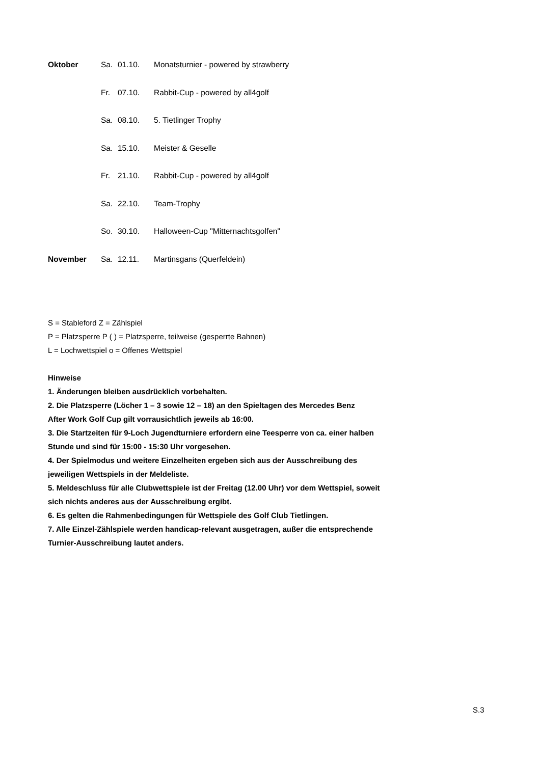| Oktober | Sa. | 01.10. | Monatsturnier - powered by strawberry |
| | Fr. | 07.10. | Rabbit-Cup - powered by all4golf |
| | Sa. | 08.10. | 5. Tietlinger Trophy |
| | Sa. | 15.10. | Meister & Geselle |
| | Fr. | 21.10. | Rabbit-Cup - powered by all4golf |
| | Sa. | 22.10. | Team-Trophy |
| | So. | 30.10. | Halloween-Cup "Mitternachtsgolfen" |
| November | Sa. | 12.11. | Martinsgans (Querfeldein) |
S = Stableford Z = Zählspiel
P = Platzsperre P ( ) = Platzsperre, teilweise (gesperrte Bahnen)
L = Lochwettspiel o = Offenes Wettspiel
Hinweise
1. Änderungen bleiben ausdrücklich vorbehalten.
2. Die Platzsperre (Löcher 1 – 3 sowie 12 – 18) an den Spieltagen des Mercedes Benz
After Work Golf Cup gilt vorrausichtlich jeweils ab 16:00.
3. Die Startzeiten für 9-Loch Jugendturniere erfordern eine Teesperre von ca. einer halben
Stunde und sind für 15:00 - 15:30 Uhr vorgesehen.
4. Der Spielmodus und weitere Einzelheiten ergeben sich aus der Ausschreibung des
jeweiligen Wettspiels in der Meldeliste.
5. Meldeschluss für alle Clubwettspiele ist der Freitag (12.00 Uhr) vor dem Wettspiel, soweit
sich nichts anderes aus der Ausschreibung ergibt.
6. Es gelten die Rahmenbedingungen für Wettspiele des Golf Club Tietlingen.
7. Alle Einzel-Zählspiele werden handicap-relevant ausgetragen, außer die entsprechende
Turnier-Ausschreibung lautet anders.
S.3